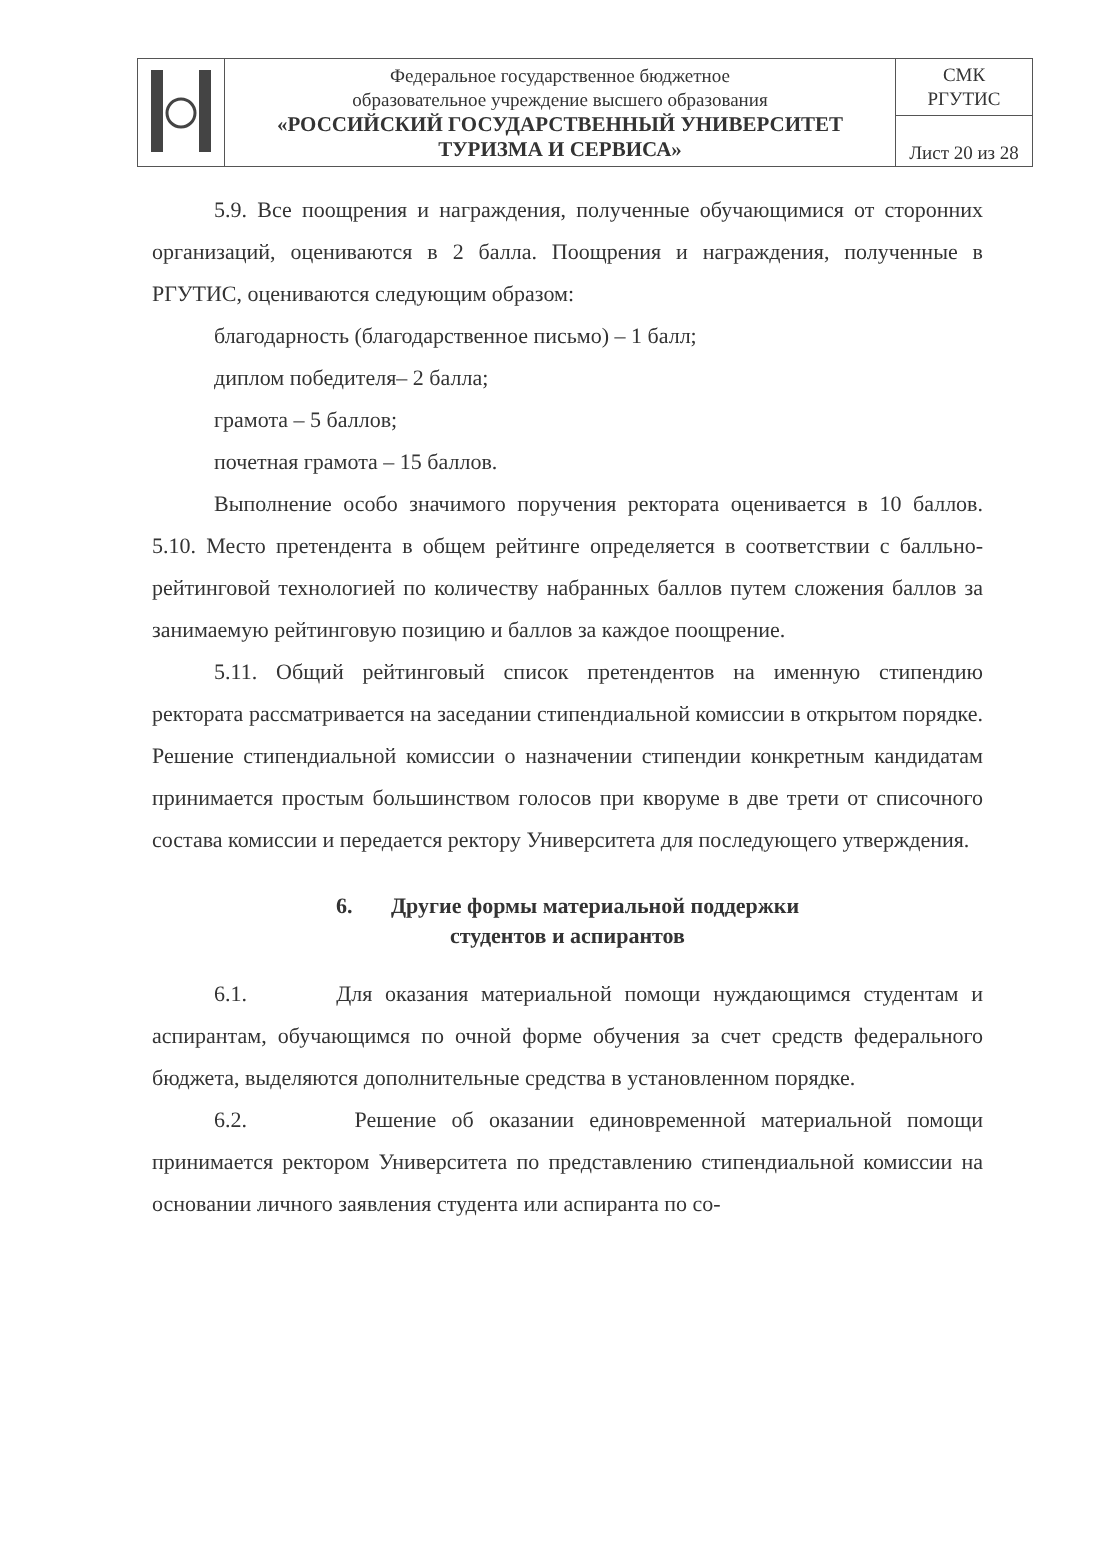| | Федеральное государственное бюджетное образовательное учреждение высшего образования «РОССИЙСКИЙ ГОСУДАРСТВЕННЫЙ УНИВЕРСИТЕТ ТУРИЗМА И СЕРВИСА» | СМК РГУТИС |
| | | Лист 20 из 28 |
5.9. Все поощрения и награждения, полученные обучающимися от сторонних организаций, оцениваются в 2 балла. Поощрения и награждения, полученные в РГУТИС, оцениваются следующим образом:
благодарность (благодарственное письмо) – 1 балл;
диплом победителя– 2 балла;
грамота – 5 баллов;
почетная грамота – 15 баллов.
Выполнение особо значимого поручения ректората оценивается в 10 баллов. 5.10. Место претендента в общем рейтинге определяется в соответствии с балльно-рейтинговой технологией по количеству набранных баллов путем сложения баллов за занимаемую рейтинговую позицию и баллов за каждое поощрение.
5.11. Общий рейтинговый список претендентов на именную стипендию ректората рассматривается на заседании стипендиальной комиссии в открытом порядке. Решение стипендиальной комиссии о назначении стипендии конкретным кандидатам принимается простым большинством голосов при кворуме в две трети от списочного состава комиссии и передается ректору Университета для последующего утверждения.
6. Другие формы материальной поддержки
студентов и аспирантов
6.1. Для оказания материальной помощи нуждающимся студентам и аспирантам, обучающимся по очной форме обучения за счет средств федерального бюджета, выделяются дополнительные средства в установленном порядке.
6.2. Решение об оказании единовременной материальной помощи принимается ректором Университета по представлению стипендиальной комиссии на основании личного заявления студента или аспиранта по со-